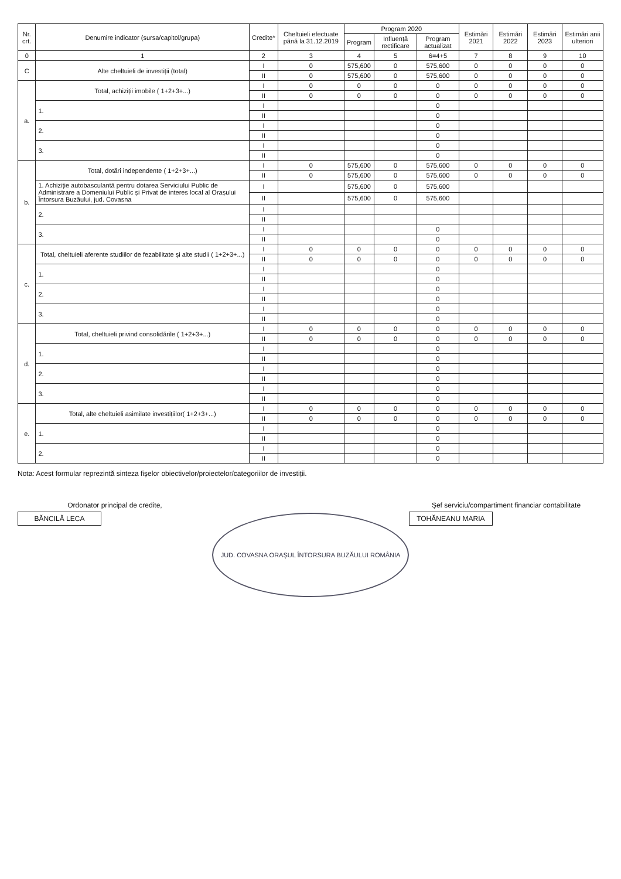| Nr. crt. | Denumire indicator (sursa/capitol/grupa) | Credite* | Cheltuieli efectuate până la 31.12.2019 | Program 2020 | | | Estimări 2021 | Estimări 2022 | Estimări 2023 | Estimări anii ulteriori |
| --- | --- | --- | --- | --- | --- | --- | --- | --- | --- | --- |
| | | | | Program | Influență rectificare | Program actualizat | | | | |
| 0 | 1 | 2 | 3 | 4 | 5 | 6=4+5 | 7 | 8 | 9 | 10 |
| C | Alte cheltuieli de investiții (total) | I | 0 | 575,600 | 0 | 575,600 | 0 | 0 | 0 | 0 |
| | | II | 0 | 575,600 | 0 | 575,600 | 0 | 0 | 0 | 0 |
| a. | Total, achiziții imobile ( 1+2+3+...) | I | 0 | 0 | 0 | 0 | 0 | 0 | 0 | 0 |
| | | II | 0 | 0 | 0 | 0 | 0 | 0 | 0 | 0 |
| | 1. | I | | | | 0 | | | | |
| | | II | | | | 0 | | | | |
| | 2. | I | | | | 0 | | | | |
| | | II | | | | 0 | | | | |
| | 3. | I | | | | 0 | | | | |
| | | II | | | | 0 | | | | |
| b. | Total, dotări independente ( 1+2+3+...) | I | 0 | 575,600 | 0 | 575,600 | 0 | 0 | 0 | 0 |
| | | II | 0 | 575,600 | 0 | 575,600 | 0 | 0 | 0 | 0 |
| | 1. Achiziție autobasculantă pentru dotarea Serviciului Public de Administrare a Domeniului Public și Privat de interes local al Orașului Întorsura Buzăului, jud. Covasna | I | | 575,600 | 0 | 575,600 | | | | |
| | | II | | 575,600 | 0 | 575,600 | | | | |
| | 2. | I | | | | | | | | |
| | | II | | | | | | | | |
| | 3. | I | | | | 0 | | | | |
| | | II | | | | 0 | | | | |
| c. | Total, cheltuieli aferente studiilor de fezabilitate și alte studii ( 1+2+3+...) | I | 0 | 0 | 0 | 0 | 0 | 0 | 0 | 0 |
| | | II | 0 | 0 | 0 | 0 | 0 | 0 | 0 | 0 |
| | 1. | I | | | | 0 | | | | |
| | | II | | | | 0 | | | | |
| | 2. | I | | | | 0 | | | | |
| | | II | | | | 0 | | | | |
| | 3. | I | | | | 0 | | | | |
| | | II | | | | 0 | | | | |
| d. | Total, cheltuieli privind consolidările ( 1+2+3+...) | I | 0 | 0 | 0 | 0 | 0 | 0 | 0 | 0 |
| | | II | 0 | 0 | 0 | 0 | 0 | 0 | 0 | 0 |
| | 1. | I | | | | 0 | | | | |
| | | II | | | | 0 | | | | |
| | 2. | I | | | | 0 | | | | |
| | | II | | | | 0 | | | | |
| | 3. | I | | | | 0 | | | | |
| | | II | | | | 0 | | | | |
| e. | Total, alte cheltuieli asimilate investițiilor( 1+2+3+...) | I | 0 | 0 | 0 | 0 | 0 | 0 | 0 | 0 |
| | | II | 0 | 0 | 0 | 0 | 0 | 0 | 0 | 0 |
| | 1. | I | | | | 0 | | | | |
| | | II | | | | 0 | | | | |
| | 2. | I | | | | 0 | | | | |
| | | II | | | | 0 | | | | |
Nota: Acest formular reprezintă sinteza fișelor obiectivelor/proiectelor/categoriilor de investiții.
Ordonator principal de credite,
BĂNCILĂ LECA
JUD. COVASNA ORAȘUL ÎNTORSURA BUZĂULUI ROMÂNIA
Șef serviciu/compartiment financiar contabilitate
TOHĂNEANU MARIA